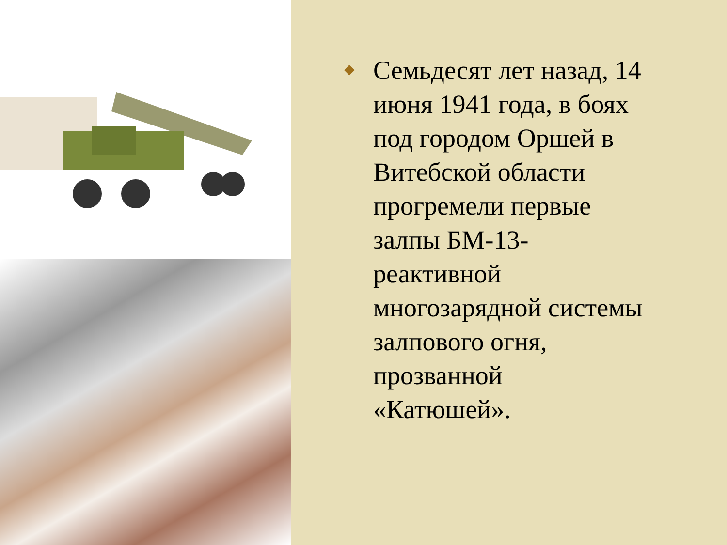◆ Семьдесят лет назад, 14 июня 1941 года, в боях под городом Оршей в Витебской области прогремели первые залпы БМ-13- реактивной многозарядной системы залпового огня, прозванной «Катюшей».